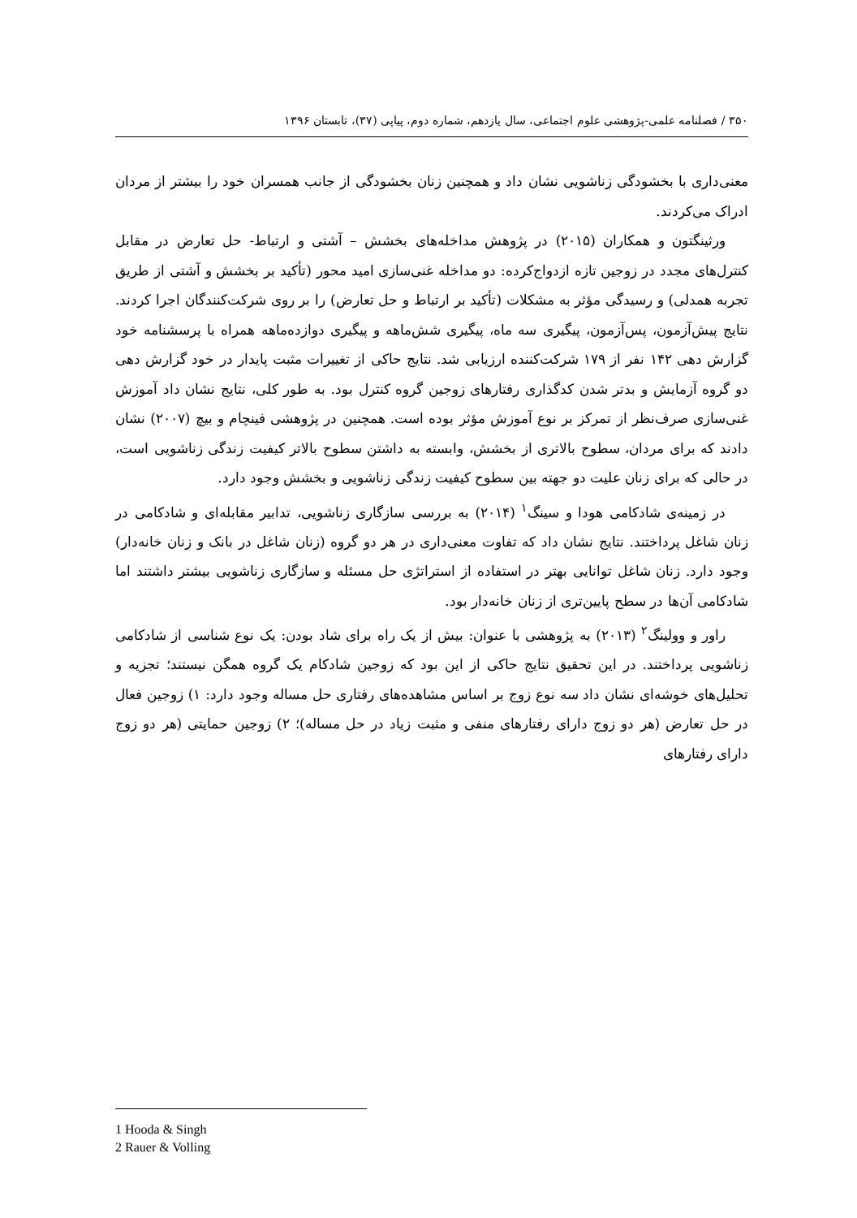۳۵۰ / فصلنامه علمی-پژوهشی علوم اجتماعی، سال یازدهم، شماره دوم، پیاپی (۳۷)، تابستان ۱۳۹۶
معنی‌داری با بخشودگی زناشویی نشان داد و همچنین زنان بخشودگی از جانب همسران خود را بیشتر از مردان ادراک می‌کردند.
ورثینگتون و همکاران (۲۰۱۵) در پژوهش مداخله‌های بخشش – آشتی و ارتباط- حل تعارض در مقابل کنترل‌های مجدد در زوجین تازه ازدواج‌کرده: دو مداخله غنی‌سازی امید محور (تأکید بر بخشش و آشتی از طریق تجربه همدلی) و رسیدگی مؤثر به مشکلات (تأکید بر ارتباط و حل تعارض) را بر روی شرکت‌کنندگان اجرا کردند. نتایج پیش‌آزمون، پس‌آزمون، پیگیری سه ماه، پیگیری شش‌ماهه و پیگیری دوازده‌ماهه همراه با پرسشنامه خود گزارش دهی ۱۴۲ نفر از ۱۷۹ شرکت‌کننده ارزیابی شد. نتایج حاکی از تغییرات مثبت پایدار در خود گزارش دهی دو گروه آزمایش و بدتر شدن کدگذاری رفتارهای زوجین گروه کنترل بود. به طور کلی، نتایج نشان داد آموزش غنی‌سازی صرف‌نظر از تمرکز بر نوع آموزش مؤثر بوده است. همچنین در پژوهشی فینچام و بیچ (۲۰۰۷) نشان دادند که برای مردان، سطوح بالاتری از بخشش، وابسته به داشتن سطوح بالاتر کیفیت زندگی زناشویی است، در حالی که برای زنان علیت دو جهته بین سطوح کیفیت زندگی زناشویی و بخشش وجود دارد.
در زمینه‌ی شادکامی هودا و سینگ<sup>۱</sup> (۲۰۱۴) به بررسی سازگاری زناشویی، تدابیر مقابله‌ای و شادکامی در زنان شاغل پرداختند. نتایج نشان داد که تفاوت معنی‌داری در هر دو گروه (زنان شاغل در بانک و زنان خانه‌دار) وجود دارد. زنان شاغل توانایی بهتر در استفاده از استراتژی حل مسئله و سازگاری زناشویی بیشتر داشتند اما شادکامی آن‌ها در سطح پایین‌تری از زنان خانه‌دار بود.
راور و وولینگ<sup>۲</sup> (۲۰۱۳) به پژوهشی با عنوان: بیش از یک راه برای شاد بودن: یک نوع شناسی از شادکامی زناشویی پرداختند. در این تحقیق نتایج حاکی از این بود که زوجین شادکام یک گروه همگن نیستند؛ تجزیه و تحلیل‌های خوشه‌ای نشان داد سه نوع زوج بر اساس مشاهده‌های رفتاری حل مساله وجود دارد: ۱) زوجین فعال در حل تعارض (هر دو زوج دارای رفتارهای منفی و مثبت زیاد در حل مساله)؛ ۲) زوجین حمایتی (هر دو زوج دارای رفتارهای
1 Hooda & Singh
2 Rauer & Volling